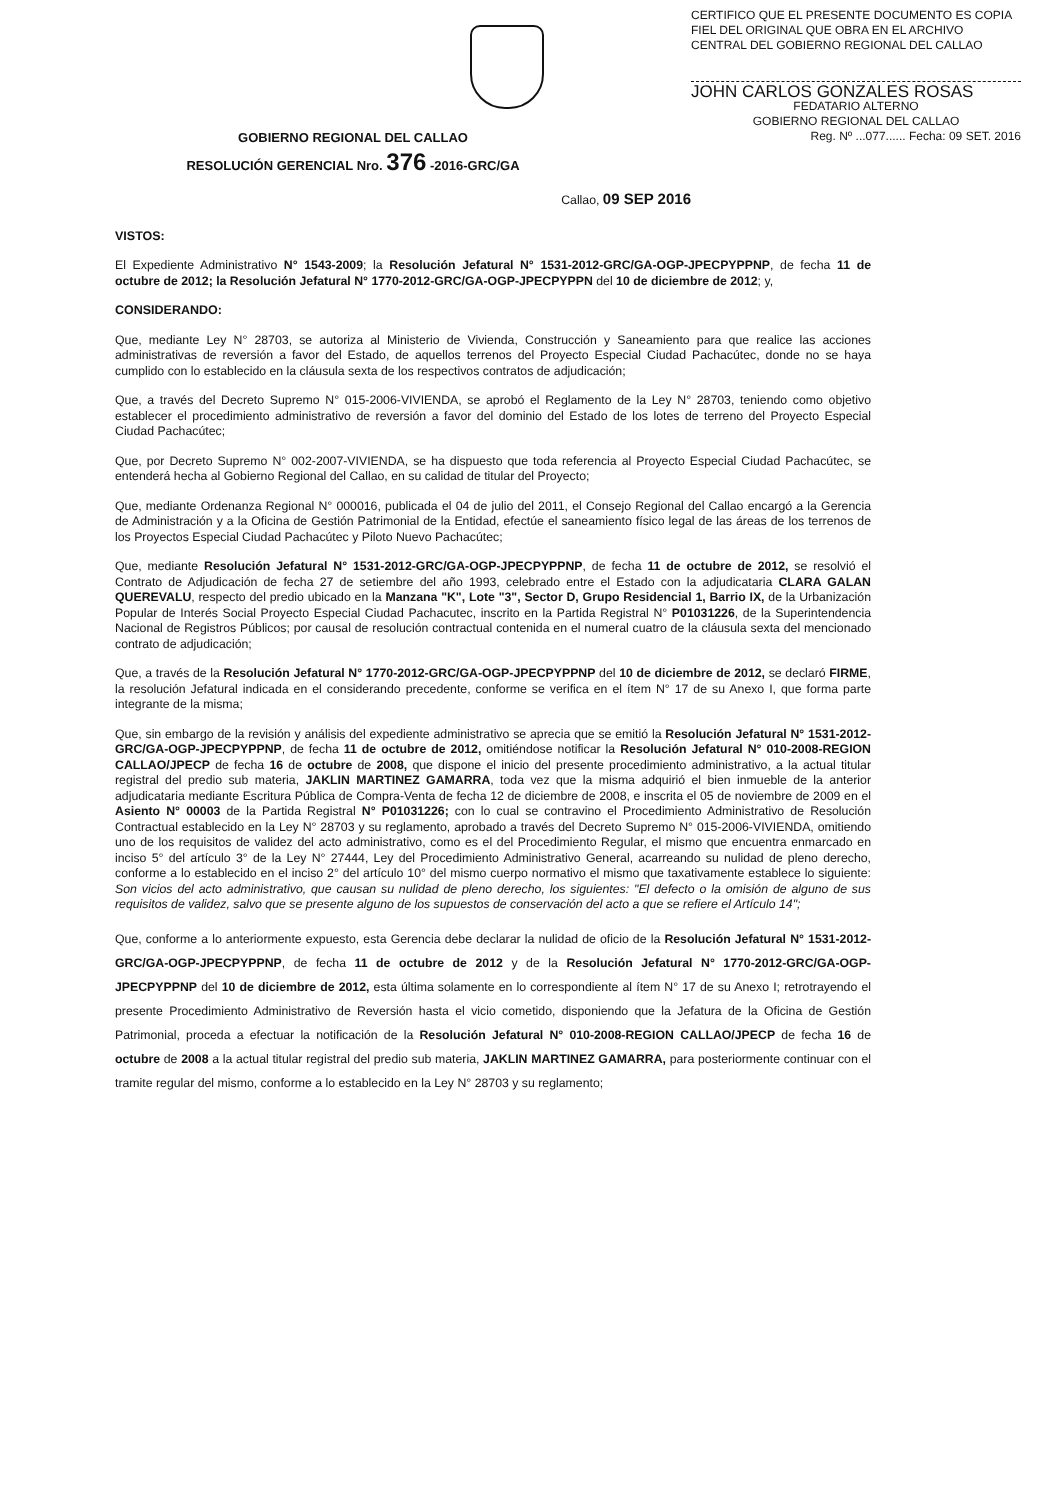CERTIFICO QUE EL PRESENTE DOCUMENTO ES COPIA FIEL DEL ORIGINAL QUE OBRA EN EL ARCHIVO CENTRAL DEL GOBIERNO REGIONAL DEL CALLAO
JOHN CARLOS GONZALES ROSAS
FEDATARIO ALTERNO
GOBIERNO REGIONAL DEL CALLAO
Reg. Nº ...077...... Fecha: 09 SET. 2016
GOBIERNO REGIONAL DEL CALLAO
RESOLUCIÓN GERENCIAL Nro. 376 -2016-GRC/GA
Callao, 09 SEP 2016
VISTOS:
El Expediente Administrativo N° 1543-2009; la Resolución Jefatural N° 1531-2012-GRC/GA-OGP-JPECPYPPNP, de fecha 11 de octubre de 2012; la Resolución Jefatural N° 1770-2012-GRC/GA-OGP-JPECPYPPN del 10 de diciembre de 2012; y,
CONSIDERANDO:
Que, mediante Ley N° 28703, se autoriza al Ministerio de Vivienda, Construcción y Saneamiento para que realice las acciones administrativas de reversión a favor del Estado, de aquellos terrenos del Proyecto Especial Ciudad Pachacútec, donde no se haya cumplido con lo establecido en la cláusula sexta de los respectivos contratos de adjudicación;
Que, a través del Decreto Supremo N° 015-2006-VIVIENDA, se aprobó el Reglamento de la Ley N° 28703, teniendo como objetivo establecer el procedimiento administrativo de reversión a favor del dominio del Estado de los lotes de terreno del Proyecto Especial Ciudad Pachacútec;
Que, por Decreto Supremo N° 002-2007-VIVIENDA, se ha dispuesto que toda referencia al Proyecto Especial Ciudad Pachacútec, se entenderá hecha al Gobierno Regional del Callao, en su calidad de titular del Proyecto;
Que, mediante Ordenanza Regional N° 000016, publicada el 04 de julio del 2011, el Consejo Regional del Callao encargó a la Gerencia de Administración y a la Oficina de Gestión Patrimonial de la Entidad, efectúe el saneamiento físico legal de las áreas de los terrenos de los Proyectos Especial Ciudad Pachacútec y Piloto Nuevo Pachacútec;
Que, mediante Resolución Jefatural N° 1531-2012-GRC/GA-OGP-JPECPYPPNP, de fecha 11 de octubre de 2012, se resolvió el Contrato de Adjudicación de fecha 27 de setiembre del año 1993, celebrado entre el Estado con la adjudicataria CLARA GALAN QUEREVALU, respecto del predio ubicado en la Manzana "K", Lote "3", Sector D, Grupo Residencial 1, Barrio IX, de la Urbanización Popular de Interés Social Proyecto Especial Ciudad Pachacutec, inscrito en la Partida Registral N° P01031226, de la Superintendencia Nacional de Registros Públicos; por causal de resolución contractual contenida en el numeral cuatro de la cláusula sexta del mencionado contrato de adjudicación;
Que, a través de la Resolución Jefatural N° 1770-2012-GRC/GA-OGP-JPECPYPPNP del 10 de diciembre de 2012, se declaró FIRME, la resolución Jefatural indicada en el considerando precedente, conforme se verifica en el ítem N° 17 de su Anexo I, que forma parte integrante de la misma;
Que, sin embargo de la revisión y análisis del expediente administrativo se aprecia que se emitió la Resolución Jefatural N° 1531-2012-GRC/GA-OGP-JPECPYPPNP, de fecha 11 de octubre de 2012, omitiéndose notificar la Resolución Jefatural N° 010-2008-REGION CALLAO/JPECP de fecha 16 de octubre de 2008, que dispone el inicio del presente procedimiento administrativo, a la actual titular registral del predio sub materia, JAKLIN MARTINEZ GAMARRA, toda vez que la misma adquirió el bien inmueble de la anterior adjudicataria mediante Escritura Pública de Compra-Venta de fecha 12 de diciembre de 2008, e inscrita el 05 de noviembre de 2009 en el Asiento N° 00003 de la Partida Registral N° P01031226; con lo cual se contravino el Procedimiento Administrativo de Resolución Contractual establecido en la Ley N° 28703 y su reglamento, aprobado a través del Decreto Supremo N° 015-2006-VIVIENDA, omitiendo uno de los requisitos de validez del acto administrativo, como es el del Procedimiento Regular, el mismo que encuentra enmarcado en inciso 5° del artículo 3° de la Ley N° 27444, Ley del Procedimiento Administrativo General, acarreando su nulidad de pleno derecho, conforme a lo establecido en el inciso 2° del artículo 10° del mismo cuerpo normativo el mismo que taxativamente establece lo siguiente: Son vicios del acto administrativo, que causan su nulidad de pleno derecho, los siguientes: "El defecto o la omisión de alguno de sus requisitos de validez, salvo que se presente alguno de los supuestos de conservación del acto a que se refiere el Artículo 14";
Que, conforme a lo anteriormente expuesto, esta Gerencia debe declarar la nulidad de oficio de la Resolución Jefatural N° 1531-2012-GRC/GA-OGP-JPECPYPPNP, de fecha 11 de octubre de 2012 y de la Resolución Jefatural N° 1770-2012-GRC/GA-OGP-JPECPYPPNP del 10 de diciembre de 2012, esta última solamente en lo correspondiente al ítem N° 17 de su Anexo I; retrotrayendo el presente Procedimiento Administrativo de Reversión hasta el vicio cometido, disponiendo que la Jefatura de la Oficina de Gestión Patrimonial, proceda a efectuar la notificación de la Resolución Jefatural N° 010-2008-REGION CALLAO/JPECP de fecha 16 de octubre de 2008 a la actual titular registral del predio sub materia, JAKLIN MARTINEZ GAMARRA, para posteriormente continuar con el tramite regular del mismo, conforme a lo establecido en la Ley N° 28703 y su reglamento;